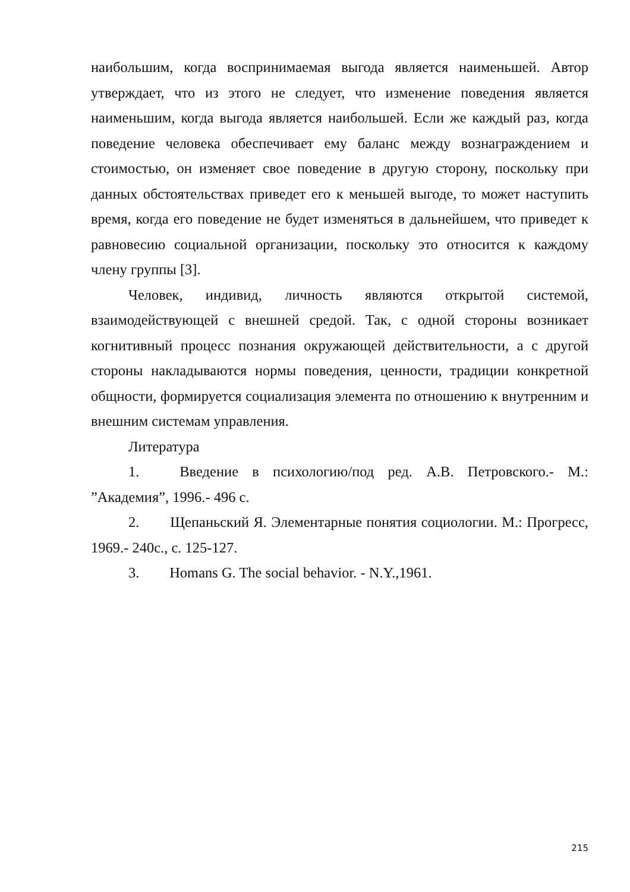наибольшим, когда воспринимаемая выгода является наименьшей. Автор утверждает, что из этого не следует, что изменение поведения является наименьшим, когда выгода является наибольшей. Если же каждый раз, когда поведение человека обеспечивает ему баланс между вознаграждением и стоимостью, он изменяет свое поведение в другую сторону, поскольку при данных обстоятельствах приведет его к меньшей выгоде, то может наступить время, когда его поведение не будет изменяться в дальнейшем, что приведет к равновесию социальной организации, поскольку это относится к каждому члену группы [3].
Человек, индивид, личность являются открытой системой, взаимодействующей с внешней средой. Так, с одной стороны возникает когнитивный процесс познания окружающей действительности, а с другой стороны накладываются нормы поведения, ценности, традиции конкретной общности, формируется социализация элемента по отношению к внутренним и внешним системам управления.
Литература
1. Введение в психологию/под ред. А.В. Петровского.- М.: ”Академия”, 1996.- 496 с.
2. Щепаньский Я. Элементарные понятия социологии. М.: Прогресс, 1969.- 240с., с. 125-127.
3. Homans G. The social behavior. - N.Y.,1961.
215